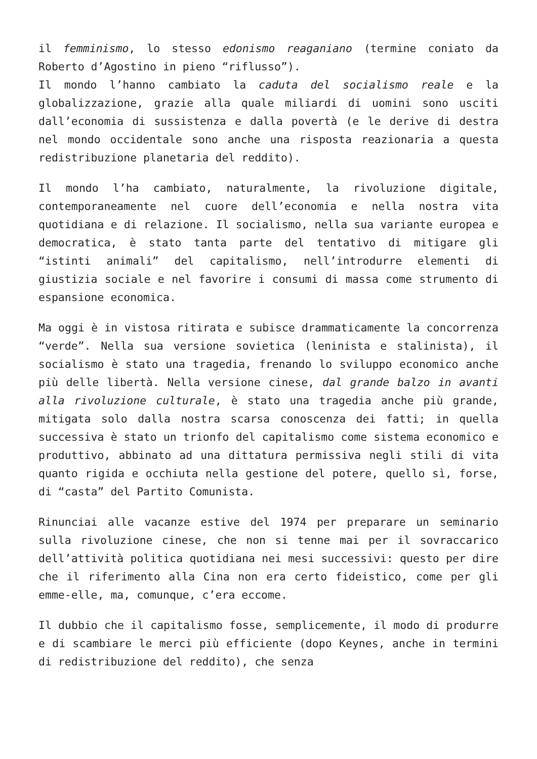il femminismo, lo stesso edonismo reaganiano (termine coniato da Roberto d’Agostino in pieno “riflusso”).
Il mondo l’hanno cambiato la caduta del socialismo reale e la globalizzazione, grazie alla quale miliardi di uomini sono usciti dall’economia di sussistenza e dalla povertà (e le derive di destra nel mondo occidentale sono anche una risposta reazionaria a questa redistribuzione planetaria del reddito).
Il mondo l’ha cambiato, naturalmente, la rivoluzione digitale, contemporaneamente nel cuore dell’economia e nella nostra vita quotidiana e di relazione. Il socialismo, nella sua variante europea e democratica, è stato tanta parte del tentativo di mitigare gli “istinti animali” del capitalismo, nell’introdurre elementi di giustizia sociale e nel favorire i consumi di massa come strumento di espansione economica.
Ma oggi è in vistosa ritirata e subisce drammaticamente la concorrenza “verde”. Nella sua versione sovietica (leninista e stalinista), il socialismo è stato una tragedia, frenando lo sviluppo economico anche più delle libertà. Nella versione cinese, dal grande balzo in avanti alla rivoluzione culturale, è stato una tragedia anche più grande, mitigata solo dalla nostra scarsa conoscenza dei fatti; in quella successiva è stato un trionfo del capitalismo come sistema economico e produttivo, abbinato ad una dittatura permissiva negli stili di vita quanto rigida e occhiuta nella gestione del potere, quello sì, forse, di “casta” del Partito Comunista.
Rinunciai alle vacanze estive del 1974 per preparare un seminario sulla rivoluzione cinese, che non si tenne mai per il sovraccarico dell’attività politica quotidiana nei mesi successivi: questo per dire che il riferimento alla Cina non era certo fideistico, come per gli emme-elle, ma, comunque, c’era eccome.
Il dubbio che il capitalismo fosse, semplicemente, il modo di produrre e di scambiare le merci più efficiente (dopo Keynes, anche in termini di redistribuzione del reddito), che senza